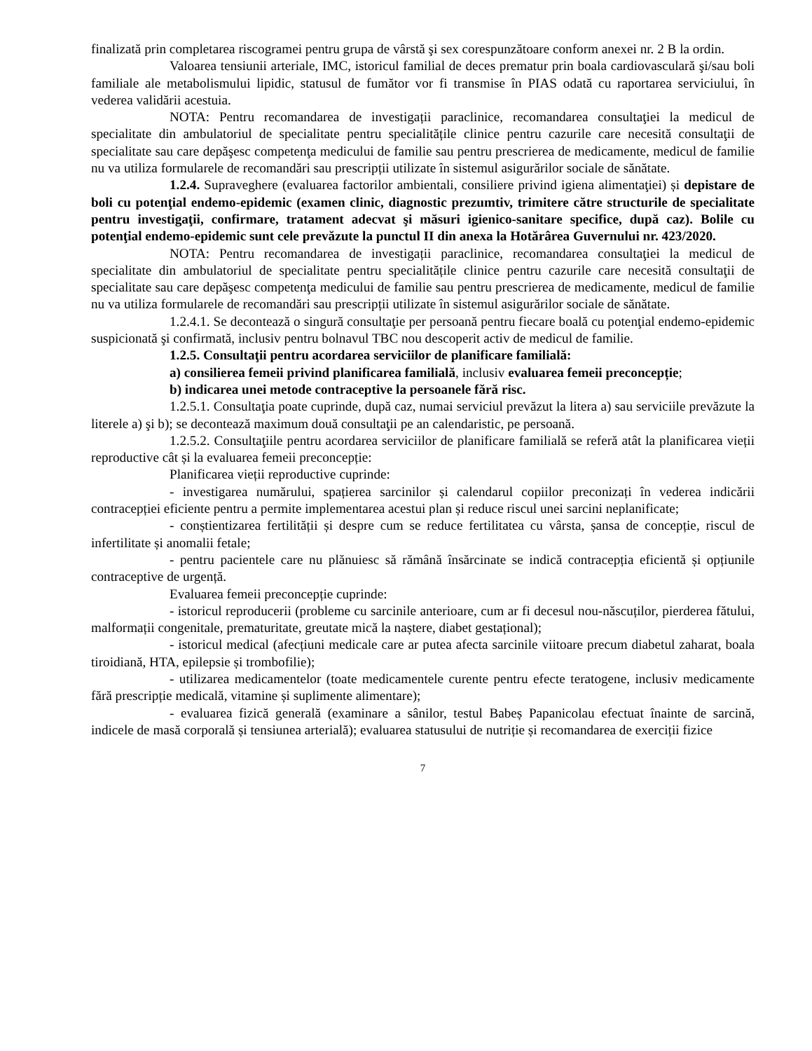finalizată prin completarea riscogramei pentru grupa de vârstă şi sex corespunzătoare conform anexei nr. 2 B la ordin.
Valoarea tensiunii arteriale, IMC, istoricul familial de deces prematur prin boala cardiovasculară şi/sau boli familiale ale metabolismului lipidic, statusul de fumător vor fi transmise în PIAS odată cu raportarea serviciului, în vederea validării acestuia.
NOTA: Pentru recomandarea de investigații paraclinice, recomandarea consultaţiei la medicul de specialitate din ambulatoriul de specialitate pentru specialitățile clinice pentru cazurile care necesită consultaţii de specialitate sau care depăşesc competenţa medicului de familie sau pentru prescrierea de medicamente, medicul de familie nu va utiliza formularele de recomandări sau prescripții utilizate în sistemul asigurărilor sociale de sănătate.
1.2.4. Supraveghere (evaluarea factorilor ambientali, consiliere privind igiena alimentaţiei) și depistare de boli cu potenţial endemo-epidemic (examen clinic, diagnostic prezumtiv, trimitere către structurile de specialitate pentru investigaţii, confirmare, tratament adecvat şi măsuri igienico-sanitare specifice, după caz). Bolile cu potenţial endemo-epidemic sunt cele prevăzute la punctul II din anexa la Hotărârea Guvernului nr. 423/2020.
NOTA: Pentru recomandarea de investigații paraclinice, recomandarea consultaţiei la medicul de specialitate din ambulatoriul de specialitate pentru specialitățile clinice pentru cazurile care necesită consultaţii de specialitate sau care depăşesc competenţa medicului de familie sau pentru prescrierea de medicamente, medicul de familie nu va utiliza formularele de recomandări sau prescripții utilizate în sistemul asigurărilor sociale de sănătate.
1.2.4.1. Se decontează o singură consultaţie per persoană pentru fiecare boală cu potenţial endemo-epidemic suspicionată şi confirmată, inclusiv pentru bolnavul TBC nou descoperit activ de medicul de familie.
1.2.5. Consultaţii pentru acordarea serviciilor de planificare familială:
a) consilierea femeii privind planificarea familială, inclusiv evaluarea femeii preconcepție;
b) indicarea unei metode contraceptive la persoanele fără risc.
1.2.5.1. Consultaţia poate cuprinde, după caz, numai serviciul prevăzut la litera a) sau serviciile prevăzute la literele a) şi b); se decontează maximum două consultaţii pe an calendaristic, pe persoană.
1.2.5.2. Consultaţiile pentru acordarea serviciilor de planificare familială se referă atât la planificarea vieții reproductive cât și la evaluarea femeii preconcepție:
Planificarea vieții reproductive cuprinde:
- investigarea numărului, spațierea sarcinilor și calendarul copiilor preconizați în vederea indicării contracepției eficiente pentru a permite implementarea acestui plan și reduce riscul unei sarcini neplanificate;
- conștientizarea fertilității și despre cum se reduce fertilitatea cu vârsta, șansa de concepție, riscul de infertilitate și anomalii fetale;
- pentru pacientele care nu plănuiesc să rămână însărcinate se indică contracepția eficientă și opțiunile contraceptive de urgență.
Evaluarea femeii preconcepție cuprinde:
- istoricul reproducerii (probleme cu sarcinile anterioare, cum ar fi decesul nou-născuților, pierderea fătului, malformații congenitale, prematuritate, greutate mică la naștere, diabet gestațional);
- istoricul medical (afecțiuni medicale care ar putea afecta sarcinile viitoare precum diabetul zaharat, boala tiroidiană, HTA, epilepsie și trombofilie);
- utilizarea medicamentelor (toate medicamentele curente pentru efecte teratogene, inclusiv medicamente fără prescripție medicală, vitamine și suplimente alimentare);
- evaluarea fizică generală (examinare a sânilor, testul Babeș Papanicolau efectuat înainte de sarcină, indicele de masă corporală și tensiunea arterială); evaluarea statusului de nutriție și recomandarea de exerciții fizice
7